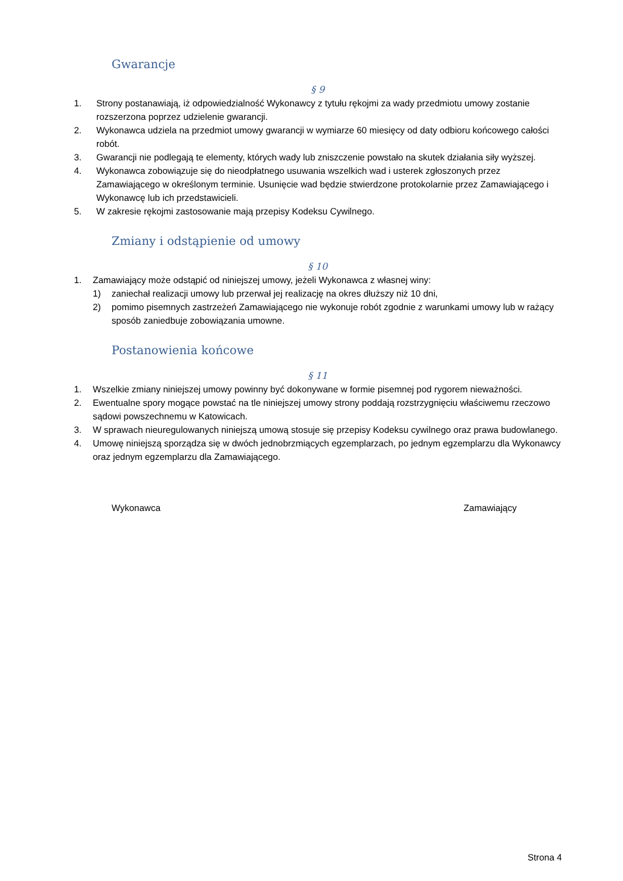Gwarancje
§ 9
1. Strony postanawiają, iż odpowiedzialność Wykonawcy z tytułu rękojmi za wady przedmiotu umowy zostanie rozszerzona poprzez udzielenie gwarancji.
2. Wykonawca udziela na przedmiot umowy gwarancji w wymiarze 60 miesięcy od daty odbioru końcowego całości robót.
3. Gwarancji nie podlegają te elementy, których wady lub zniszczenie powstało na skutek działania siły wyższej.
4. Wykonawca zobowiązuje się do nieodpłatnego usuwania wszelkich wad i usterek zgłoszonych przez Zamawiającego w określonym terminie. Usunięcie wad będzie stwierdzone protokolarnie przez Zamawiającego i Wykonawcę lub ich przedstawicieli.
5. W zakresie rękojmi zastosowanie mają przepisy Kodeksu Cywilnego.
Zmiany i odstąpienie od umowy
§ 10
1. Zamawiający może odstąpić od niniejszej umowy, jeżeli Wykonawca z własnej winy:
1) zaniechał realizacji umowy lub przerwał jej realizację na okres dłuższy niż 10 dni,
2) pomimo pisemnych zastrzeżeń Zamawiającego nie wykonuje robót zgodnie z warunkami umowy lub w rażący sposób zaniedbuje zobowiązania umowne.
Postanowienia końcowe
§ 11
1. Wszelkie zmiany niniejszej umowy powinny być dokonywane w formie pisemnej pod rygorem nieważności.
2. Ewentualne spory mogące powstać na tle niniejszej umowy strony poddają rozstrzygnięciu właściwemu rzeczowo sądowi powszechnemu w Katowicach.
3. W sprawach nieuregulowanych niniejszą umową stosuje się przepisy Kodeksu cywilnego oraz prawa budowlanego.
4. Umowę niniejszą sporządza się w dwóch jednobrzmiących egzemplarzach, po jednym egzemplarzu dla Wykonawcy oraz jednym egzemplarzu dla Zamawiającego.
Wykonawca Zamawiający
Strona 4